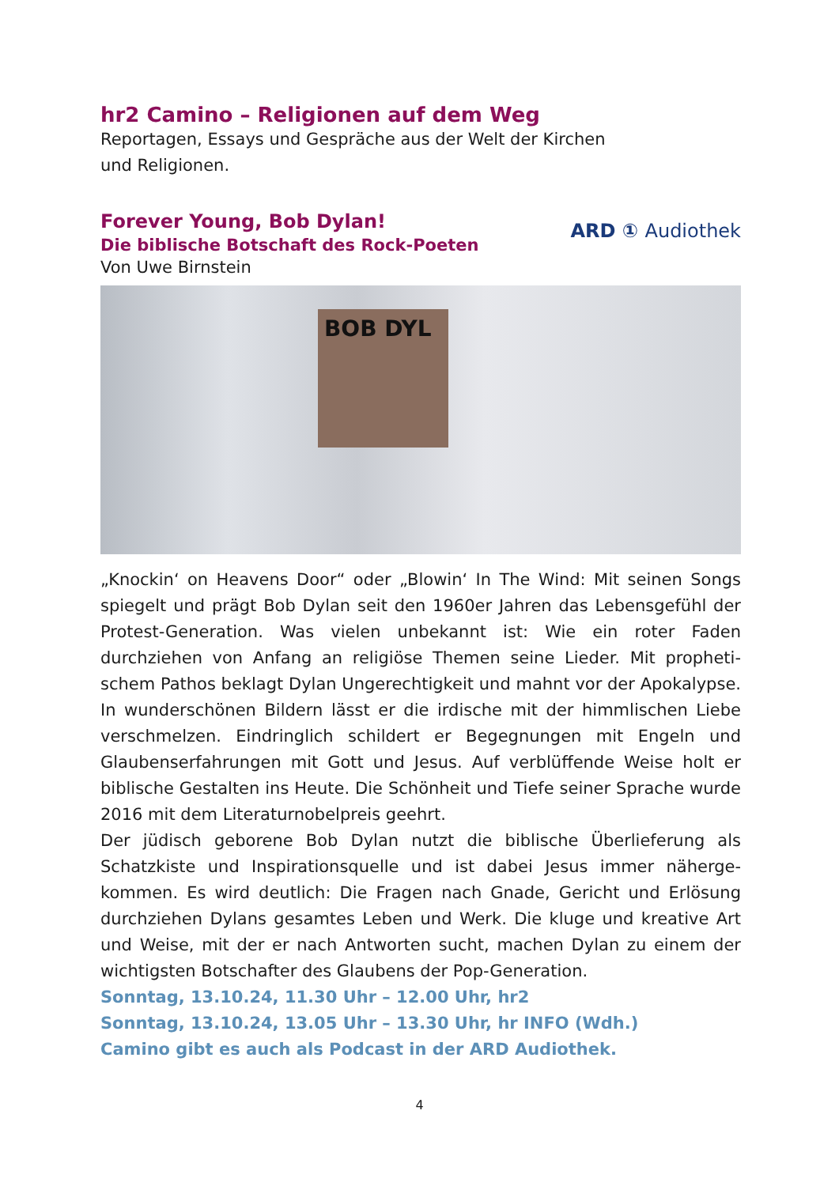hr2 Camino – Religionen auf dem Weg
Reportagen, Essays und Gespräche aus der Welt der Kirchen
und Religionen.
Forever Young, Bob Dylan!
Die biblische Botschaft des Rock-Poeten
Von Uwe Birnstein
ARD ① Audiothek
BOB DYL
„Knockin‘ on Heavens Door“ oder „Blowin‘ In The Wind: Mit seinen Songs spiegelt und prägt Bob Dylan seit den 1960er Jahren das Lebensgefühl der Protest-Generation. Was vielen unbekannt ist: Wie ein roter Faden durchziehen von Anfang an religiöse Themen seine Lieder. Mit propheti­schem Pathos beklagt Dylan Ungerechtigkeit und mahnt vor der Apoka­lypse. In wunderschönen Bildern lässt er die irdische mit der himmlischen Liebe verschmelzen. Eindringlich schildert er Begegnungen mit Engeln und Glaubenserfahrungen mit Gott und Jesus. Auf verblüffende Weise holt er biblische Gestalten ins Heute. Die Schönheit und Tiefe seiner Sprache wurde 2016 mit dem Literaturnobelpreis geehrt.
Der jüdisch geborene Bob Dylan nutzt die biblische Überlieferung als Schatzkiste und Inspirationsquelle und ist dabei Jesus immer näherge­kommen. Es wird deutlich: Die Fragen nach Gnade, Gericht und Erlösung durchziehen Dylans gesamtes Leben und Werk. Die kluge und kreative Art und Weise, mit der er nach Antworten sucht, machen Dylan zu einem der wichtigsten Botschafter des Glaubens der Pop-Generation.
Sonntag, 13.10.24, 11.30 Uhr – 12.00 Uhr, hr2
Sonntag, 13.10.24, 13.05 Uhr – 13.30 Uhr, hr INFO (Wdh.)
Camino gibt es auch als Podcast in der ARD Audiothek.
4